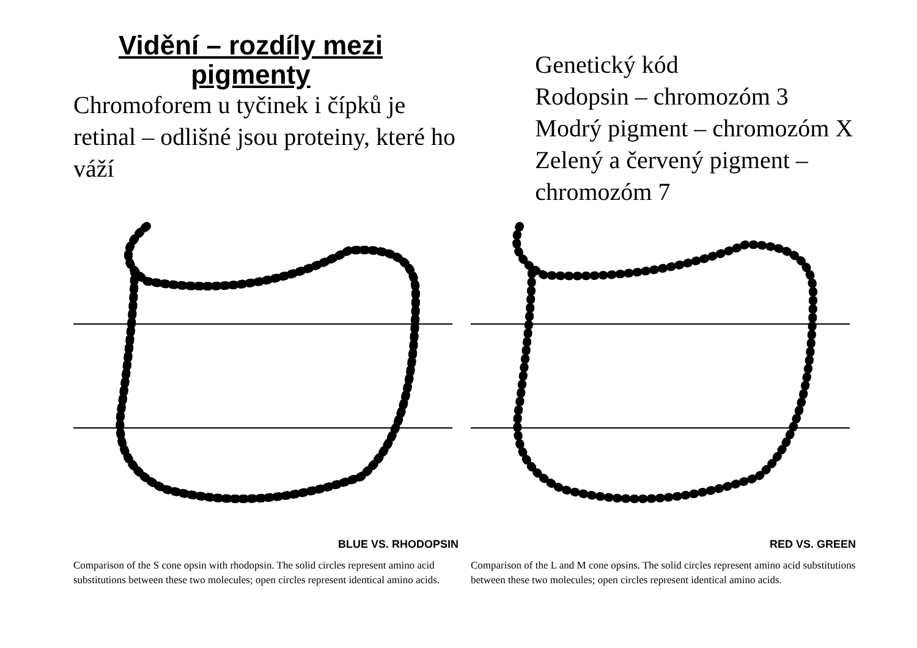Vidění – rozdíly mezi pigmenty
Chromoforem u tyčinek i čípků je retinal – odlišné jsou proteiny, které ho váží
Genetický kód
Rodopsin – chromozóm 3
Modrý pigment – chromozóm X
Zelený a červený pigment – chromozóm 7
BLUE VS. RHODOPSIN
Comparison of the S cone opsin with rhodopsin. The solid circles represent amino acid substitutions between these two molecules; open circles represent identical amino acids.
RED VS. GREEN
Comparison of the L and M cone opsins. The solid circles represent amino acid substitutions between these two molecules; open circles represent identical amino acids.